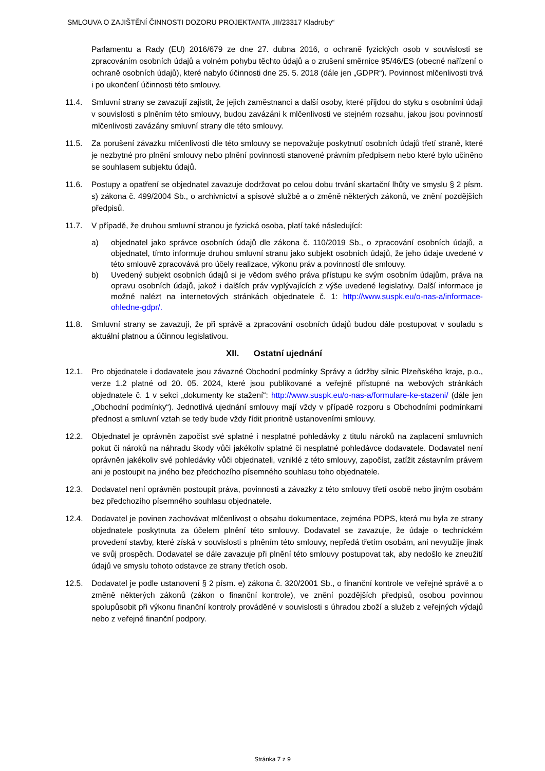SMLOUVA O ZAJIŠTĚNÍ ČINNOSTI DOZORU PROJEKTANTA „III/23317 Kladruby“
Parlamentu a Rady (EU) 2016/679 ze dne 27. dubna 2016, o ochraně fyzických osob v souvislosti se zpracováním osobních údajů a volném pohybu těchto údajů a o zrušení směrnice 95/46/ES (obecné nařízení o ochraně osobních údajů), které nabylo účinnosti dne 25. 5. 2018 (dále jen „GDPR“). Povinnost mlčenlivosti trvá i po ukončení účinnosti této smlouvy.
11.4. Smluvní strany se zavazují zajistit, že jejich zaměstnanci a další osoby, které přijdou do styku s osobními údaji v souvislosti s plněním této smlouvy, budou zavázáni k mlčenlivosti ve stejném rozsahu, jakou jsou povinností mlčenlivosti zavázány smluvní strany dle této smlouvy.
11.5. Za porušení závazku mlčenlivosti dle této smlouvy se nepovažuje poskytnutí osobních údajů třetí straně, které je nezbytné pro plnění smlouvy nebo plnění povinnosti stanovené právním předpisem nebo které bylo učiněno se souhlasem subjektu údajů.
11.6. Postupy a opatření se objednatel zavazuje dodržovat po celou dobu trvání skartační lhůty ve smyslu § 2 písm. s) zákona č. 499/2004 Sb., o archivnictví a spisové službě a o změně některých zákonů, ve znění pozdějších předpisů.
11.7. V případě, že druhou smluvní stranou je fyzická osoba, platí také následující:
a) objednatel jako správce osobních údajů dle zákona č. 110/2019 Sb., o zpracování osobních údajů, a objednatel, tímto informuje druhou smluvní stranu jako subjekt osobních údajů, že jeho údaje uvedené v této smlouvě zpracovává pro účely realizace, výkonu práv a povinností dle smlouvy.
b) Uvedený subjekt osobních údajů si je vědom svého práva přístupu ke svým osobním údajům, práva na opravu osobních údajů, jakož i dalších práv vyplývajících z výše uvedené legislativy. Další informace je možné nalézt na internetových stránkách objednatele č. 1: http://www.suspk.eu/o-nas-a/informace-ohledne-gdpr/.
11.8. Smluvní strany se zavazují, že při správě a zpracování osobních údajů budou dále postupovat v souladu s aktuální platnou a účinnou legislativou.
XII. Ostatní ujednání
12.1. Pro objednatele i dodavatele jsou závazné Obchodní podmínky Správy a údržby silnic Plzeňského kraje, p.o., verze 1.2 platné od 20. 05. 2024, které jsou publikované a veřejně přístupné na webových stránkách objednatele č. 1 v sekci „dokumenty ke stažení“: http://www.suspk.eu/o-nas-a/formulare-ke-stazeni/ (dále jen „Obchodní podmínky“). Jednotlivá ujednání smlouvy mají vždy v případě rozporu s Obchodními podmínkami přednost a smluvní vztah se tedy bude vždy řídit prioritně ustanoveními smlouvy.
12.2. Objednatel je oprávněn započíst své splatné i nesplatné pohledávky z titulu nároků na zaplacení smluvních pokut či nároků na náhradu škody vůči jakékoliv splatné či nesplatné pohledávce dodavatele. Dodavatel není oprávněn jakékoliv své pohledávky vůči objednateli, vzniklé z této smlouvy, započíst, zatížit zástavním právem ani je postoupit na jiného bez předchozího písemného souhlasu toho objednatele.
12.3. Dodavatel není oprávněn postoupit práva, povinnosti a závazky z této smlouvy třetí osobě nebo jiným osobám bez předchozího písemného souhlasu objednatele.
12.4. Dodavatel je povinen zachovávat mlčenlivost o obsahu dokumentace, zejména PDPS, která mu byla ze strany objednatele poskytnuta za účelem plnění této smlouvy. Dodavatel se zavazuje, že údaje o technickém provedení stavby, které získá v souvislosti s plněním této smlouvy, nepředá třetím osobám, ani nevyužije jinak ve svůj prospěch. Dodavatel se dále zavazuje při plnění této smlouvy postupovat tak, aby nedošlo ke zneužití údajů ve smyslu tohoto odstavce ze strany třetích osob.
12.5. Dodavatel je podle ustanovení § 2 písm. e) zákona č. 320/2001 Sb., o finanční kontrole ve veřejné správě a o změně některých zákonů (zákon o finanční kontrole), ve znění pozdějších předpisů, osobou povinnou spolupůsobit při výkonu finanční kontroly prováděné v souvislosti s úhradou zboží a služeb z veřejných výdajů nebo z veřejné finanční podpory.
Stránka 7 z 9